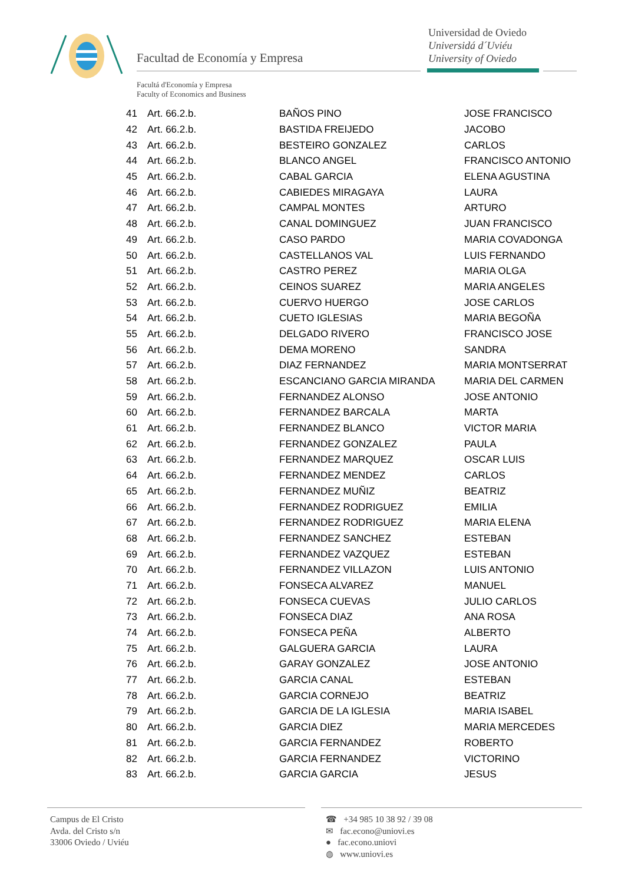Facultad de Economía y Empresa
Universidad de Oviedo
Universidá d´Uviéu
University of Oviedo
Facultá d'Economía y Empresa
Faculty of Economics and Business
| 41 | Art. 66.2.b. | BAÑOS PINO | JOSE FRANCISCO |
| 42 | Art. 66.2.b. | BASTIDA FREIJEDO | JACOBO |
| 43 | Art. 66.2.b. | BESTEIRO GONZALEZ | CARLOS |
| 44 | Art. 66.2.b. | BLANCO ANGEL | FRANCISCO ANTONIO |
| 45 | Art. 66.2.b. | CABAL GARCIA | ELENA AGUSTINA |
| 46 | Art. 66.2.b. | CABIEDES MIRAGAYA | LAURA |
| 47 | Art. 66.2.b. | CAMPAL MONTES | ARTURO |
| 48 | Art. 66.2.b. | CANAL DOMINGUEZ | JUAN FRANCISCO |
| 49 | Art. 66.2.b. | CASO PARDO | MARIA COVADONGA |
| 50 | Art. 66.2.b. | CASTELLANOS VAL | LUIS FERNANDO |
| 51 | Art. 66.2.b. | CASTRO PEREZ | MARIA OLGA |
| 52 | Art. 66.2.b. | CEINOS SUAREZ | MARIA ANGELES |
| 53 | Art. 66.2.b. | CUERVO HUERGO | JOSE CARLOS |
| 54 | Art. 66.2.b. | CUETO IGLESIAS | MARIA BEGOÑA |
| 55 | Art. 66.2.b. | DELGADO RIVERO | FRANCISCO JOSE |
| 56 | Art. 66.2.b. | DEMA MORENO | SANDRA |
| 57 | Art. 66.2.b. | DIAZ FERNANDEZ | MARIA MONTSERRAT |
| 58 | Art. 66.2.b. | ESCANCIANO GARCIA MIRANDA | MARIA DEL CARMEN |
| 59 | Art. 66.2.b. | FERNANDEZ ALONSO | JOSE ANTONIO |
| 60 | Art. 66.2.b. | FERNANDEZ BARCALA | MARTA |
| 61 | Art. 66.2.b. | FERNANDEZ BLANCO | VICTOR MARIA |
| 62 | Art. 66.2.b. | FERNANDEZ GONZALEZ | PAULA |
| 63 | Art. 66.2.b. | FERNANDEZ MARQUEZ | OSCAR LUIS |
| 64 | Art. 66.2.b. | FERNANDEZ MENDEZ | CARLOS |
| 65 | Art. 66.2.b. | FERNANDEZ MUÑIZ | BEATRIZ |
| 66 | Art. 66.2.b. | FERNANDEZ RODRIGUEZ | EMILIA |
| 67 | Art. 66.2.b. | FERNANDEZ RODRIGUEZ | MARIA ELENA |
| 68 | Art. 66.2.b. | FERNANDEZ SANCHEZ | ESTEBAN |
| 69 | Art. 66.2.b. | FERNANDEZ VAZQUEZ | ESTEBAN |
| 70 | Art. 66.2.b. | FERNANDEZ VILLAZON | LUIS ANTONIO |
| 71 | Art. 66.2.b. | FONSECA ALVAREZ | MANUEL |
| 72 | Art. 66.2.b. | FONSECA CUEVAS | JULIO CARLOS |
| 73 | Art. 66.2.b. | FONSECA DIAZ | ANA ROSA |
| 74 | Art. 66.2.b. | FONSECA PEÑA | ALBERTO |
| 75 | Art. 66.2.b. | GALGUERA GARCIA | LAURA |
| 76 | Art. 66.2.b. | GARAY GONZALEZ | JOSE ANTONIO |
| 77 | Art. 66.2.b. | GARCIA CANAL | ESTEBAN |
| 78 | Art. 66.2.b. | GARCIA CORNEJO | BEATRIZ |
| 79 | Art. 66.2.b. | GARCIA DE LA IGLESIA | MARIA ISABEL |
| 80 | Art. 66.2.b. | GARCIA DIEZ | MARIA MERCEDES |
| 81 | Art. 66.2.b. | GARCIA FERNANDEZ | ROBERTO |
| 82 | Art. 66.2.b. | GARCIA FERNANDEZ | VICTORINO |
| 83 | Art. 66.2.b. | GARCIA GARCIA | JESUS |
Campus de El Cristo
Avda. del Cristo s/n
33006 Oviedo / Uviéu
☎ +34 985 10 38 92 / 39 08
✉ fac.econo@uniovi.es
● fac.econo.uniovi
◍ www.uniovi.es